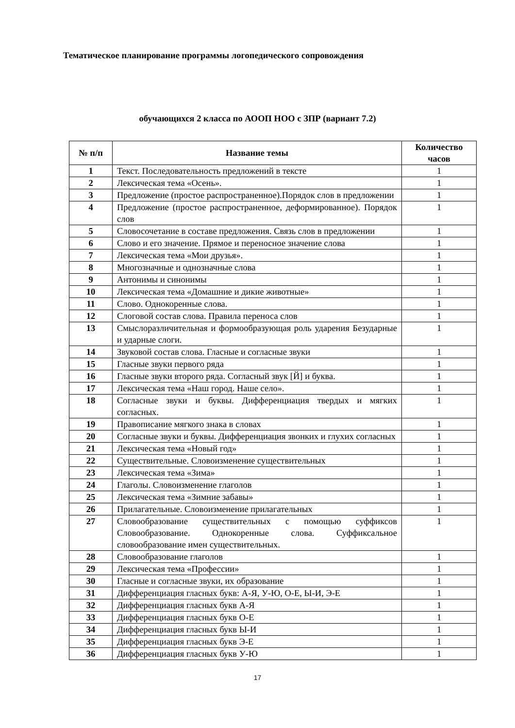Тематическое планирование программы логопедического сопровождения
обучающихся 2 класса по АООП НОО с ЗПР (вариант 7.2)
| № п/п | Название темы | Количество часов |
| --- | --- | --- |
| 1 | Текст. Последовательность предложений в тексте | 1 |
| 2 | Лексическая тема «Осень». | 1 |
| 3 | Предложение (простое распространенное).Порядок слов в предложении | 1 |
| 4 | Предложение (простое распространенное, деформированное). Порядок слов | 1 |
| 5 | Словосочетание в составе предложения. Связь слов в предложении | 1 |
| 6 | Слово и его значение. Прямое и переносное значение слова | 1 |
| 7 | Лексическая тема «Мои друзья». | 1 |
| 8 | Многозначные и однозначные слова | 1 |
| 9 | Антонимы и синонимы | 1 |
| 10 | Лексическая тема «Домашние и дикие животные» | 1 |
| 11 | Слово. Однокоренные слова. | 1 |
| 12 | Слоговой состав слова. Правила переноса слов | 1 |
| 13 | Смыслоразличительная и формообразующая роль ударения Безударные и ударные слоги. | 1 |
| 14 | Звуковой состав слова. Гласные и согласные звуки | 1 |
| 15 | Гласные звуки первого ряда | 1 |
| 16 | Гласные звуки второго ряда. Согласный звук [Й] и буква. | 1 |
| 17 | Лексическая тема «Наш город. Наше село». | 1 |
| 18 | Согласные звуки и буквы. Дифференциация твердых и мягких согласных. | 1 |
| 19 | Правописание мягкого знака в словах | 1 |
| 20 | Согласные звуки и буквы. Дифференциация звонких и глухих согласных | 1 |
| 21 | Лексическая тема «Новый год» | 1 |
| 22 | Существительные. Словоизменение существительных | 1 |
| 23 | Лексическая тема «Зима» | 1 |
| 24 | Глаголы. Словоизменение глаголов | 1 |
| 25 | Лексическая тема «Зимние забавы» | 1 |
| 26 | Прилагательные. Словоизменение прилагательных | 1 |
| 27 | Словообразование существительных с помощью суффиксов Словообразование. Однокоренные слова. Суффиксальное словообразование имен существительных. | 1 |
| 28 | Словообразование глаголов | 1 |
| 29 | Лексическая тема «Профессии» | 1 |
| 30 | Гласные и согласные звуки, их образование | 1 |
| 31 | Дифференциация гласных букв: А-Я, У-Ю, О-Е, Ы-И, Э-Е | 1 |
| 32 | Дифференциация гласных букв А-Я | 1 |
| 33 | Дифференциация гласных букв О-Е | 1 |
| 34 | Дифференциация гласных букв Ы-И | 1 |
| 35 | Дифференциация гласных букв Э-Е | 1 |
| 36 | Дифференциация гласных букв У-Ю | 1 |
17